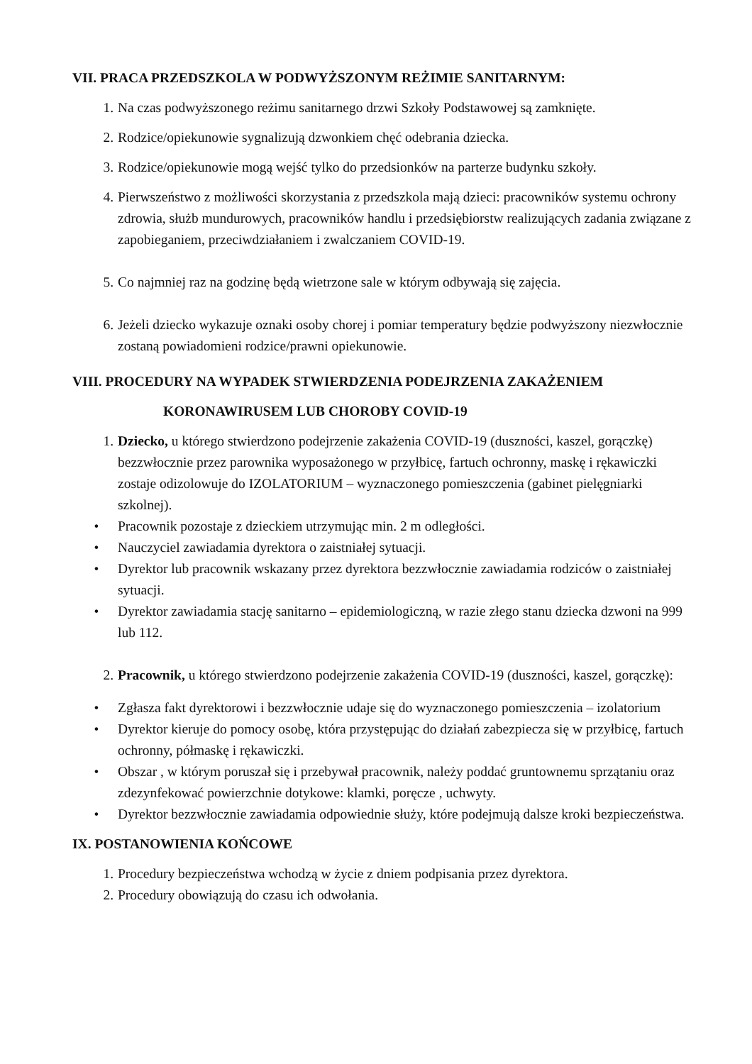VII. PRACA PRZEDSZKOLA W PODWYŻSZONYM REŻIMIE SANITARNYM:
1. Na czas podwyższonego reżimu sanitarnego drzwi Szkoły Podstawowej są zamknięte.
2. Rodzice/opiekunowie sygnalizują dzwonkiem chęć odebrania dziecka.
3. Rodzice/opiekunowie mogą wejść tylko do przedsionków na parterze budynku szkoły.
4. Pierwszeństwo z możliwości skorzystania z przedszkola mają dzieci: pracowników systemu ochrony zdrowia, służb mundurowych, pracowników handlu i przedsiębiorstw realizujących zadania związane z zapobieganiem, przeciwdziałaniem i zwalczaniem COVID-19.
5. Co najmniej raz na godzinę będą wietrzone sale w którym odbywają się zajęcia.
6. Jeżeli dziecko wykazuje oznaki osoby chorej i pomiar temperatury będzie podwyższony niezwłocznie zostaną powiadomieni rodzice/prawni opiekunowie.
VIII. PROCEDURY NA WYPADEK STWIERDZENIA PODEJRZENIA ZAKAŻENIEM
KORONAWIRUSEM LUB CHOROBY COVID-19
1. Dziecko, u którego stwierdzono podejrzenie zakażenia COVID-19 (duszności, kaszel, gorączkę) bezzwłocznie przez parownika wyposażonego w przyłbicę, fartuch ochronny, maskę i rękawiczki zostaje odizolowuje do IZOLATORIUM – wyznaczonego pomieszczenia (gabinet pielęgniarki szkolnej).
• Pracownik pozostaje z dzieckiem utrzymując min. 2 m odległości.
• Nauczyciel zawiadamia dyrektora o zaistniałej sytuacji.
• Dyrektor lub pracownik wskazany przez dyrektora bezzwłocznie zawiadamia rodziców o zaistniałej sytuacji.
• Dyrektor zawiadamia stację sanitarno – epidemiologiczną, w razie złego stanu dziecka dzwoni na 999 lub 112.
2. Pracownik, u którego stwierdzono podejrzenie zakażenia COVID-19 (duszności, kaszel, gorączkę):
• Zgłasza fakt dyrektorowi i bezzwłocznie udaje się do wyznaczonego pomieszczenia – izolatorium
• Dyrektor kieruje do pomocy osobę, która przystępując do działań zabezpiecza się w przyłbicę, fartuch ochronny, półmaskę i rękawiczki.
• Obszar , w którym poruszał się i przebywał pracownik, należy poddać gruntownemu sprzątaniu oraz zdezynfekować powierzchnie dotykowe: klamki, poręcze , uchwyty.
• Dyrektor bezzwłocznie zawiadamia odpowiednie służy, które podejmują dalsze kroki bezpieczeństwa.
IX. POSTANOWIENIA KOŃCOWE
1. Procedury bezpieczeństwa wchodzą w życie z dniem podpisania przez dyrektora.
2. Procedury obowiązują do czasu ich odwołania.